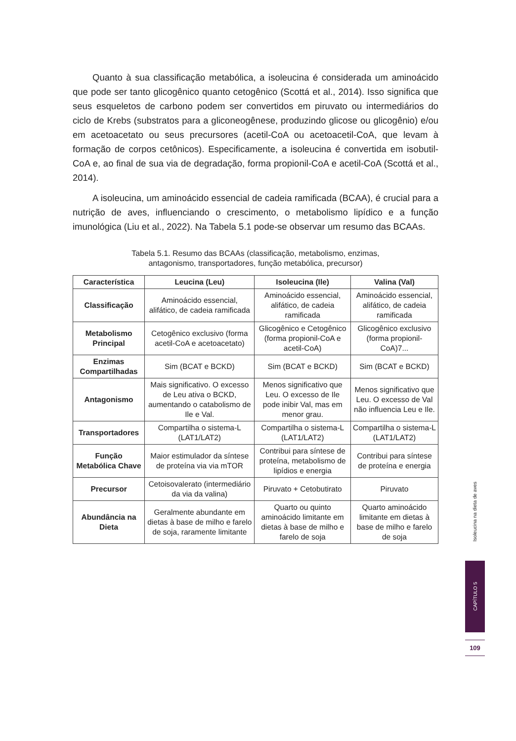Quanto à sua classificação metabólica, a isoleucina é considerada um aminoácido que pode ser tanto glicogênico quanto cetogênico (Scottá et al., 2014). Isso significa que seus esqueletos de carbono podem ser convertidos em piruvato ou intermediários do ciclo de Krebs (substratos para a gliconeogênese, produzindo glicose ou glicogênio) e/ou em acetoacetato ou seus precursores (acetil-CoA ou acetoacetil-CoA, que levam à formação de corpos cetônicos). Especificamente, a isoleucina é convertida em isobutil-CoA e, ao final de sua via de degradação, forma propionil-CoA e acetil-CoA (Scottá et al., 2014).
A isoleucina, um aminoácido essencial de cadeia ramificada (BCAA), é crucial para a nutrição de aves, influenciando o crescimento, o metabolismo lipídico e a função imunológica (Liu et al., 2022). Na Tabela 5.1 pode-se observar um resumo das BCAAs.
Tabela 5.1. Resumo das BCAAs (classificação, metabolismo, enzimas,
antagonismo, transportadores, função metabólica, precursor)
| Característica | Leucina (Leu) | Isoleucina (Ile) | Valina (Val) |
| --- | --- | --- | --- |
| Classificação | Aminoácido essencial, alifático, de cadeia ramificada | Aminoácido essencial, alifático, de cadeia ramificada | Aminoácido essencial, alifático, de cadeia ramificada |
| Metabolismo Principal | Cetogênico exclusivo (forma acetil-CoA e acetoacetato) | Glicogênico e Cetogênico (forma propionil-CoA e acetil-CoA) | Glicogênico exclusivo (forma propionil-CoA)7... |
| Enzimas Compartilhadas | Sim (BCAT e BCKD) | Sim (BCAT e BCKD) | Sim (BCAT e BCKD) |
| Antagonismo | Mais significativo. O excesso de Leu ativa o BCKD, aumentando o catabolismo de Ile e Val. | Menos significativo que Leu. O excesso de Ile pode inibir Val, mas em menor grau. | Menos significativo que Leu. O excesso de Val não influencia Leu e Ile. |
| Transportadores | Compartilha o sistema-L (LAT1/LAT2) | Compartilha o sistema-L (LAT1/LAT2) | Compartilha o sistema-L (LAT1/LAT2) |
| Função Metabólica Chave | Maior estimulador da síntese de proteína via via mTOR | Contribui para síntese de proteína, metabolismo de lipídios e energia | Contribui para síntese de proteína e energia |
| Precursor | Cetoisovalerato (intermediário da via da valina) | Piruvato + Cetobutirato | Piruvato |
| Abundância na Dieta | Geralmente abundante em dietas à base de milho e farelo de soja, raramente limitante | Quarto ou quinto aminoácido limitante em dietas à base de milho e farelo de soja | Quarto aminoácido limitante em dietas à base de milho e farelo de soja |
Isoleucina na dieta de aves
CAPÍTULO 5
109